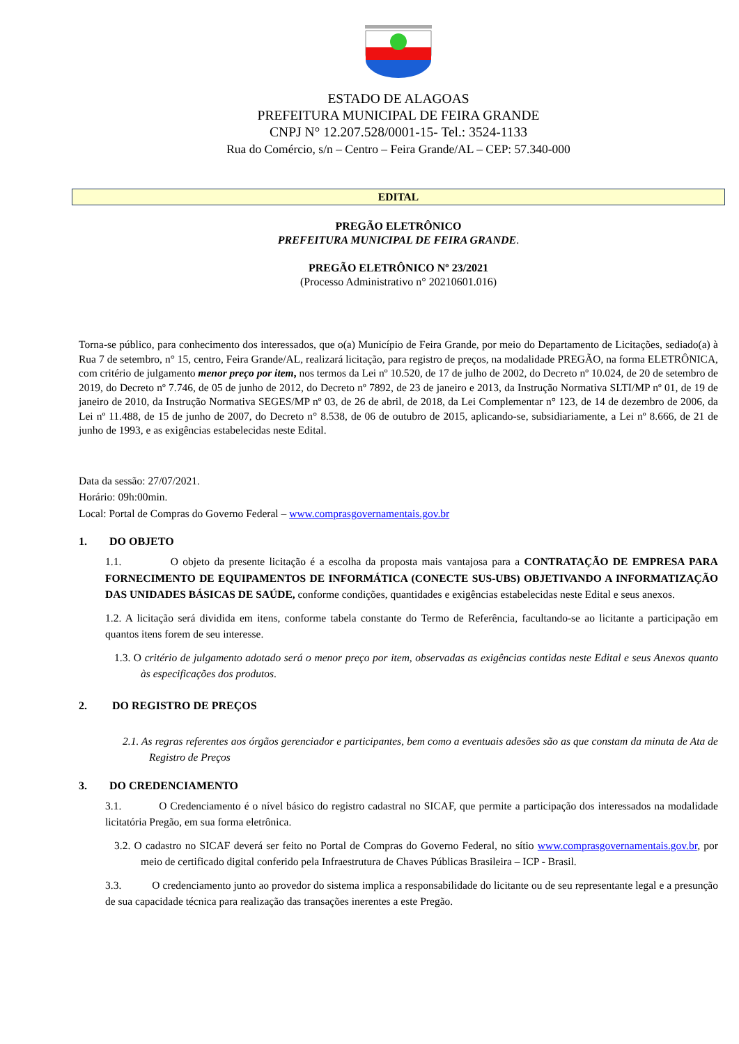ESTADO DE ALAGOAS
PREFEITURA MUNICIPAL DE FEIRA GRANDE
CNPJ N° 12.207.528/0001-15- Tel.: 3524-1133
Rua do Comércio, s/n – Centro – Feira Grande/AL – CEP: 57.340-000
EDITAL
PREGÃO ELETRÔNICO
PREFEITURA MUNICIPAL DE FEIRA GRANDE.
PREGÃO ELETRÔNICO Nº 23/2021
(Processo Administrativo n° 20210601.016)
Torna-se público, para conhecimento dos interessados, que o(a) Município de Feira Grande, por meio do Departamento de Licitações, sediado(a) à Rua 7 de setembro, n° 15, centro, Feira Grande/AL, realizará licitação, para registro de preços, na modalidade PREGÃO, na forma ELETRÔNICA, com critério de julgamento menor preço por item, nos termos da Lei nº 10.520, de 17 de julho de 2002, do Decreto nº 10.024, de 20 de setembro de 2019, do Decreto nº 7.746, de 05 de junho de 2012, do Decreto nº 7892, de 23 de janeiro e 2013, da Instrução Normativa SLTI/MP nº 01, de 19 de janeiro de 2010, da Instrução Normativa SEGES/MP nº 03, de 26 de abril, de 2018, da Lei Complementar n° 123, de 14 de dezembro de 2006, da Lei nº 11.488, de 15 de junho de 2007, do Decreto n° 8.538, de 06 de outubro de 2015, aplicando-se, subsidiariamente, a Lei nº 8.666, de 21 de junho de 1993, e as exigências estabelecidas neste Edital.
Data da sessão: 27/07/2021.
Horário: 09h:00min.
Local: Portal de Compras do Governo Federal – www.comprasgovernamentais.gov.br
1. DO OBJETO
1.1. O objeto da presente licitação é a escolha da proposta mais vantajosa para a CONTRATAÇÃO DE EMPRESA PARA FORNECIMENTO DE EQUIPAMENTOS DE INFORMÁTICA (CONECTE SUS-UBS) OBJETIVANDO A INFORMATIZAÇÃO DAS UNIDADES BÁSICAS DE SAÚDE, conforme condições, quantidades e exigências estabelecidas neste Edital e seus anexos.
1.2. A licitação será dividida em itens, conforme tabela constante do Termo de Referência, facultando-se ao licitante a participação em quantos itens forem de seu interesse.
1.3. O critério de julgamento adotado será o menor preço por item, observadas as exigências contidas neste Edital e seus Anexos quanto às especificações dos produtos.
2. DO REGISTRO DE PREÇOS
2.1. As regras referentes aos órgãos gerenciador e participantes, bem como a eventuais adesões são as que constam da minuta de Ata de Registro de Preços
3. DO CREDENCIAMENTO
3.1. O Credenciamento é o nível básico do registro cadastral no SICAF, que permite a participação dos interessados na modalidade licitatória Pregão, em sua forma eletrônica.
3.2. O cadastro no SICAF deverá ser feito no Portal de Compras do Governo Federal, no sítio www.comprasgovernamentais.gov.br, por meio de certificado digital conferido pela Infraestrutura de Chaves Públicas Brasileira – ICP - Brasil.
3.3. O credenciamento junto ao provedor do sistema implica a responsabilidade do licitante ou de seu representante legal e a presunção de sua capacidade técnica para realização das transações inerentes a este Pregão.